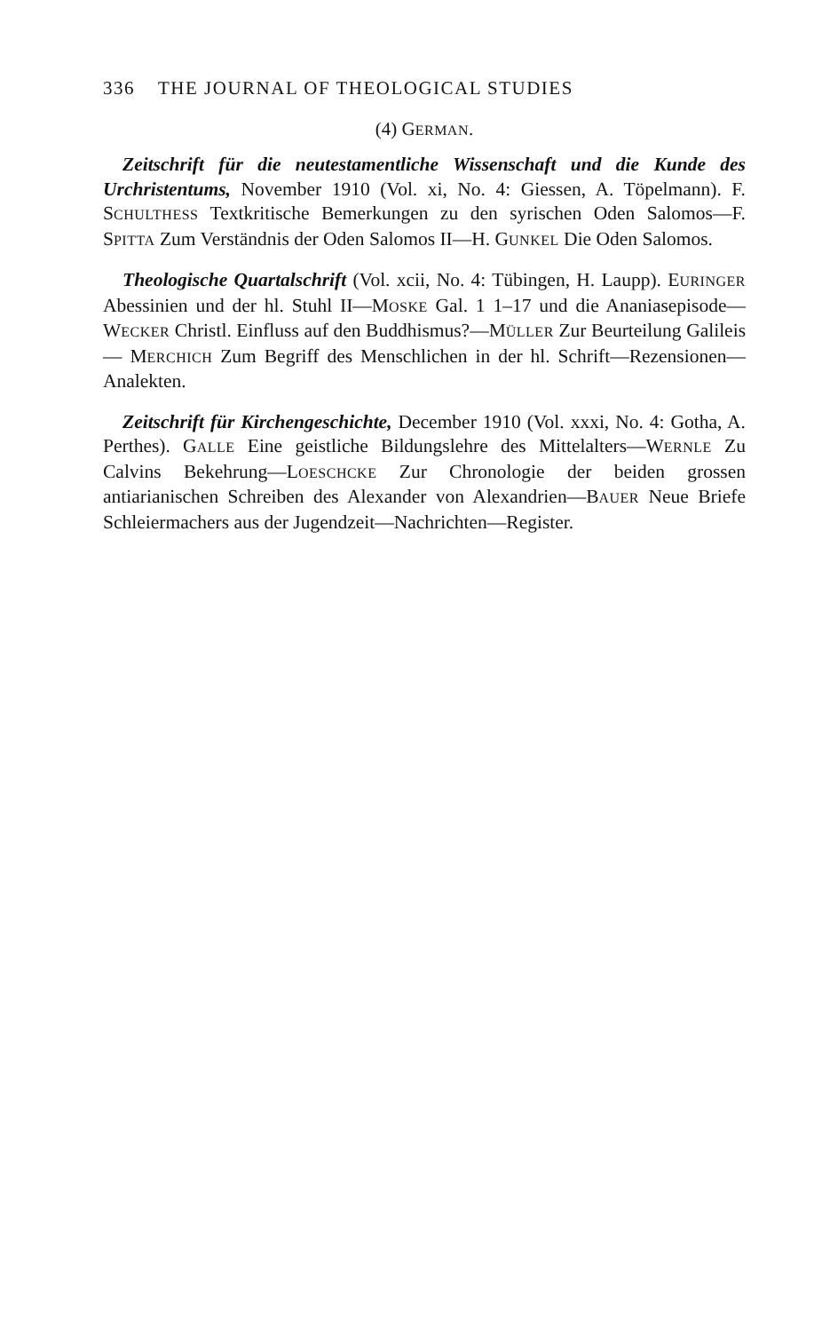336 THE JOURNAL OF THEOLOGICAL STUDIES
(4) GERMAN.
Zeitschrift für die neutestamentliche Wissenschaft und die Kunde des Urchristentums, November 1910 (Vol. xi, No. 4: Giessen, A. Töpelmann). F. SCHULTHESS Textkritische Bemerkungen zu den syrischen Oden Salomos—F. SPITTA Zum Verständnis der Oden Salomos II—H. GUNKEL Die Oden Salomos.
Theologische Quartalschrift (Vol. xcii, No. 4: Tübingen, H. Laupp). EURINGER Abessinien und der hl. Stuhl II—MOSKE Gal. 1 1–17 und die Ananiasepisode—WECKER Christl. Einfluss auf den Buddhismus?—MÜLLER Zur Beurteilung Galileis — MERCHICH Zum Begriff des Menschlichen in der hl. Schrift—Rezensionen—Analekten.
Zeitschrift für Kirchengeschichte, December 1910 (Vol. xxxi, No. 4: Gotha, A. Perthes). GALLE Eine geistliche Bildungslehre des Mittelalters—WERNLE Zu Calvins Bekehrung—LOESCHCKE Zur Chronologie der beiden grossen antiarianischen Schreiben des Alexander von Alexandrien—BAUER Neue Briefe Schleiermachers aus der Jugendzeit—Nachrichten—Register.